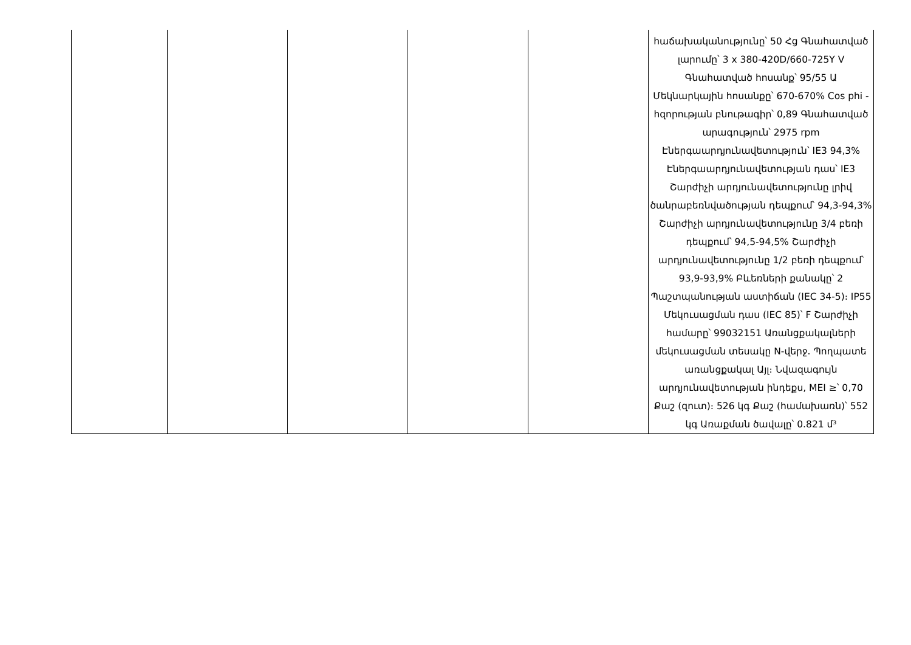| | | | | | հաճախականությունը՝ 50 Հց Գնահատված լարումը՝ 3 x 380-420D/660-725Y V Գնահատված հոսանք՝ 95/55 Ա Մեկնարկային հոսանքը՝ 670-670% Cos phi - հզորության բնութագիր՝ 0,89 Գնահատված արագություն՝ 2975 rpm Էներգաարդյունավետություն՝ IE3 94,3% Էներգաարդյունավետության դաս՝ IE3 Շարժիչի արդյունավետությունը լրիվ ծանրաբեռնվածության դեպքում՝ 94,3-94,3% Շարժիչի արդյունավետությունը 3/4 բեռի դեպքում՝ 94,5-94,5% Շարժիչի արդյունավետությունը 1/2 բեռի դեպքում՝ 93,9-93,9% Բևեռների քանակը՝ 2 Պաշտպանության աստիճան (IEC 34-5)։ IP55 Մեկուսացման դաս (IEC 85)՝ F Շարժիչի համարը՝ 99032151 Առանցքակալների մեկուսացման տեսակը N-վերջ. Պողպատե առանցքակալ Այլ։ Նվազագույն արդյունավետության ինդեքս, MEI ≥՝ 0,70 Քաշ (զուտ)։ 526 կգ Քաշ (համախառն)՝ 552 կգ Առաքման ծավալը՝ 0.821 մ³ |